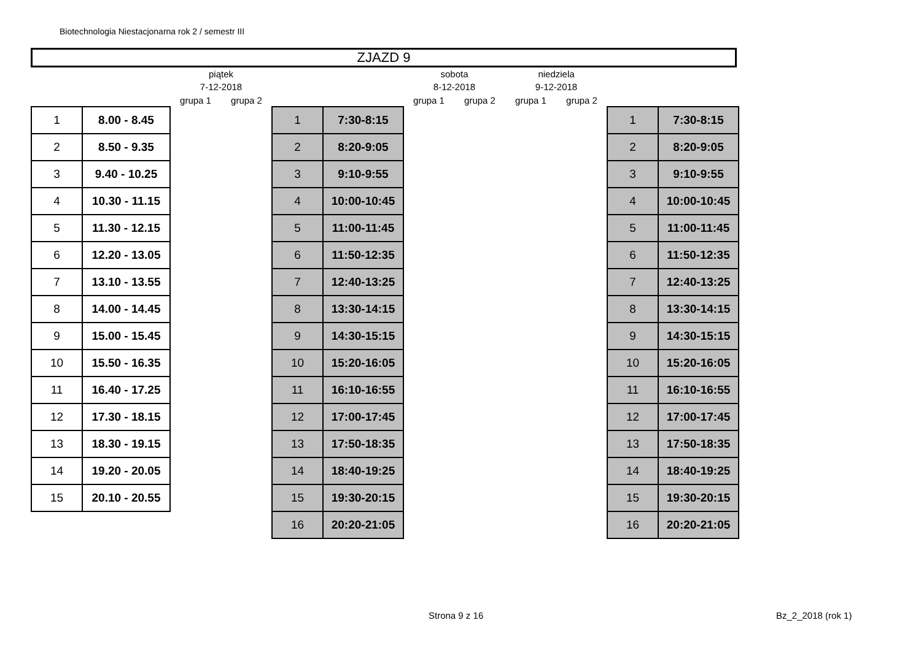Biotechnologia Niestacjonarna rok 2 / semestr III
ZJAZD 9
| | | piątek | | | | sobota | | niedziela | | | |
| | | 7-12-2018 | | | | 8-12-2018 | | 9-12-2018 | | | |
| | | grupa 1 | grupa 2 | | | grupa 1 | grupa 2 | grupa 1 | grupa 2 | | |
| 1 | 8.00 - 8.45 | | | 1 | 7:30-8:15 | | | | | 1 | 7:30-8:15 |
| 2 | 8.50 - 9.35 | | | 2 | 8:20-9:05 | | | | | 2 | 8:20-9:05 |
| 3 | 9.40 - 10.25 | | | 3 | 9:10-9:55 | | | | | 3 | 9:10-9:55 |
| 4 | 10.30 - 11.15 | | | 4 | 10:00-10:45 | | | | | 4 | 10:00-10:45 |
| 5 | 11.30 - 12.15 | | | 5 | 11:00-11:45 | | | | | 5 | 11:00-11:45 |
| 6 | 12.20 - 13.05 | | | 6 | 11:50-12:35 | | | | | 6 | 11:50-12:35 |
| 7 | 13.10 - 13.55 | | | 7 | 12:40-13:25 | | | | | 7 | 12:40-13:25 |
| 8 | 14.00 - 14.45 | | | 8 | 13:30-14:15 | | | | | 8 | 13:30-14:15 |
| 9 | 15.00 - 15.45 | | | 9 | 14:30-15:15 | | | | | 9 | 14:30-15:15 |
| 10 | 15.50 - 16.35 | | | 10 | 15:20-16:05 | | | | | 10 | 15:20-16:05 |
| 11 | 16.40 - 17.25 | | | 11 | 16:10-16:55 | | | | | 11 | 16:10-16:55 |
| 12 | 17.30 - 18.15 | | | 12 | 17:00-17:45 | | | | | 12 | 17:00-17:45 |
| 13 | 18.30 - 19.15 | | | 13 | 17:50-18:35 | | | | | 13 | 17:50-18:35 |
| 14 | 19.20 - 20.05 | | | 14 | 18:40-19:25 | | | | | 14 | 18:40-19:25 |
| 15 | 20.10 - 20.55 | | | 15 | 19:30-20:15 | | | | | 15 | 19:30-20:15 |
| | | | | 16 | 20:20-21:05 | | | | | 16 | 20:20-21:05 |
Strona 9 z 16 Bz_2_2018 (rok 1)